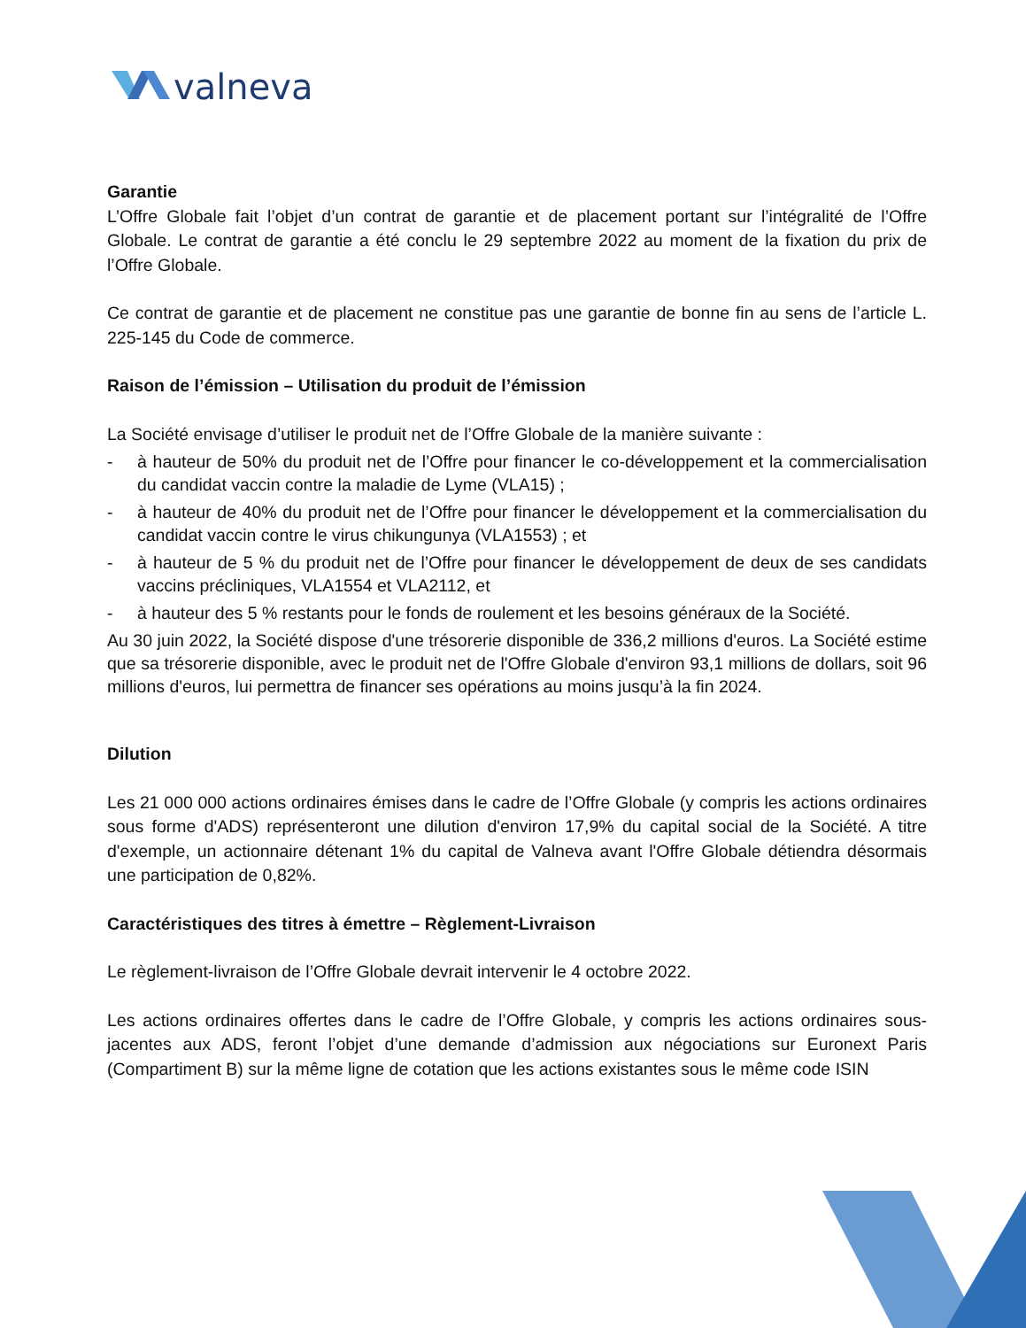valneva
Garantie
L’Offre Globale fait l’objet d’un contrat de garantie et de placement portant sur l’intégralité de l’Offre Globale. Le contrat de garantie a été conclu le 29 septembre 2022 au moment de la fixation du prix de l’Offre Globale.
Ce contrat de garantie et de placement ne constitue pas une garantie de bonne fin au sens de l’article L. 225-145 du Code de commerce.
Raison de l’émission – Utilisation du produit de l’émission
La Société envisage d’utiliser le produit net de l’Offre Globale de la manière suivante :
- à hauteur de 50% du produit net de l’Offre pour financer le co-développement et la commercialisation du candidat vaccin contre la maladie de Lyme (VLA15) ;
- à hauteur de 40% du produit net de l’Offre pour financer le développement et la commercialisation du candidat vaccin contre le virus chikungunya (VLA1553) ; et
- à hauteur de 5 % du produit net de l’Offre pour financer le développement de deux de ses candidats vaccins précliniques, VLA1554 et VLA2112, et
- à hauteur des 5 % restants pour le fonds de roulement et les besoins généraux de la Société.
Au 30 juin 2022, la Société dispose d'une trésorerie disponible de 336,2 millions d'euros. La Société estime que sa trésorerie disponible, avec le produit net de l'Offre Globale d'environ 93,1 millions de dollars, soit 96 millions d'euros, lui permettra de financer ses opérations au moins jusqu’à la fin 2024.
Dilution
Les 21 000 000 actions ordinaires émises dans le cadre de l’Offre Globale (y compris les actions ordinaires sous forme d'ADS) représenteront une dilution d'environ 17,9% du capital social de la Société. A titre d'exemple, un actionnaire détenant 1% du capital de Valneva avant l'Offre Globale détiendra désormais une participation de 0,82%.
Caractéristiques des titres à émettre – Règlement-Livraison
Le règlement-livraison de l’Offre Globale devrait intervenir le 4 octobre 2022.
Les actions ordinaires offertes dans le cadre de l’Offre Globale, y compris les actions ordinaires sous-jacentes aux ADS, feront l’objet d’une demande d’admission aux négociations sur Euronext Paris (Compartiment B) sur la même ligne de cotation que les actions existantes sous le même code ISIN